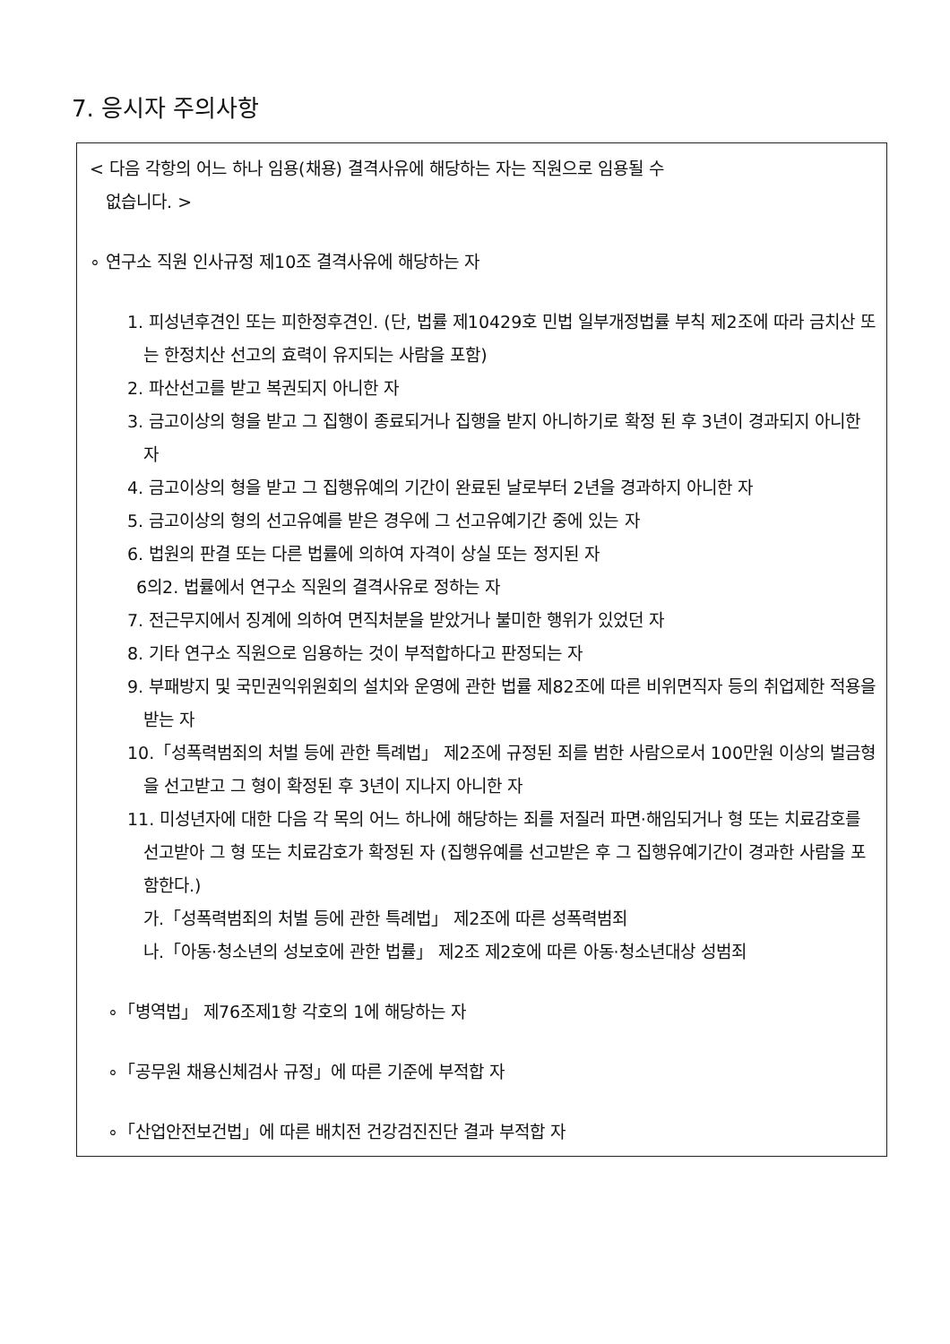7. 응시자 주의사항
< 다음 각항의 어느 하나 임용(채용) 결격사유에 해당하는 자는 직원으로 임용될 수
없습니다. >
∘ 연구소 직원 인사규정 제10조 결격사유에 해당하는 자
1. 피성년후견인 또는 피한정후견인. (단, 법률 제10429호 민법 일부개정법률 부칙 제2조에 따라 금치산 또는 한정치산 선고의 효력이 유지되는 사람을 포함)
2. 파산선고를 받고 복권되지 아니한 자
3. 금고이상의 형을 받고 그 집행이 종료되거나 집행을 받지 아니하기로 확정 된 후 3년이 경과되지 아니한 자
4. 금고이상의 형을 받고 그 집행유예의 기간이 완료된 날로부터 2년을 경과하지 아니한 자
5. 금고이상의 형의 선고유예를 받은 경우에 그 선고유예기간 중에 있는 자
6. 법원의 판결 또는 다른 법률에 의하여 자격이 상실 또는 정지된 자
6의2. 법률에서 연구소 직원의 결격사유로 정하는 자
7. 전근무지에서 징계에 의하여 면직처분을 받았거나 불미한 행위가 있었던 자
8. 기타 연구소 직원으로 임용하는 것이 부적합하다고 판정되는 자
9. 부패방지 및 국민권익위원회의 설치와 운영에 관한 법률 제82조에 따른 비위면직자 등의 취업제한 적용을 받는 자
10.「성폭력범죄의 처벌 등에 관한 특례법」 제2조에 규정된 죄를 범한 사람으로서 100만원 이상의 벌금형을 선고받고 그 형이 확정된 후 3년이 지나지 아니한 자
11. 미성년자에 대한 다음 각 목의 어느 하나에 해당하는 죄를 저질러 파면·해임되거나 형 또는 치료감호를 선고받아 그 형 또는 치료감호가 확정된 자 (집행유예를 선고받은 후 그 집행유예기간이 경과한 사람을 포함한다.)
가.「성폭력범죄의 처벌 등에 관한 특례법」 제2조에 따른 성폭력범죄
나.「아동·청소년의 성보호에 관한 법률」 제2조 제2호에 따른 아동·청소년대상 성범죄
∘「병역법」 제76조제1항 각호의 1에 해당하는 자
∘「공무원 채용신체검사 규정」에 따른 기준에 부적합 자
∘「산업안전보건법」에 따른 배치전 건강검진진단 결과 부적합 자